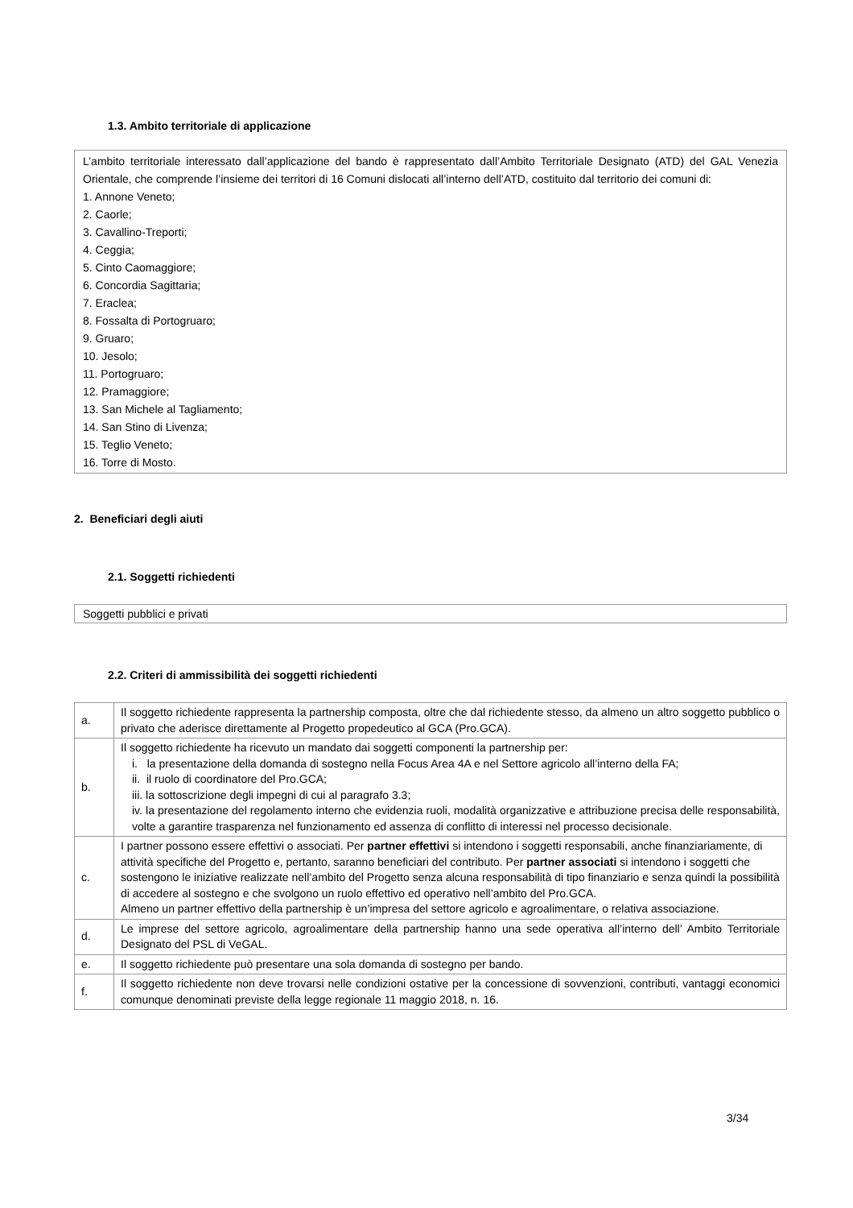1.3. Ambito territoriale di applicazione
L’ambito territoriale interessato dall’applicazione del bando è rappresentato dall’Ambito Territoriale Designato (ATD) del GAL Venezia Orientale, che comprende l’insieme dei territori di 16 Comuni dislocati all’interno dell’ATD, costituito dal territorio dei comuni di:
1. Annone Veneto;
2. Caorle;
3. Cavallino-Treporti;
4. Ceggia;
5. Cinto Caomaggiore;
6. Concordia Sagittaria;
7. Eraclea;
8. Fossalta di Portogruaro;
9. Gruaro;
10. Jesolo;
11. Portogruaro;
12. Pramaggiore;
13. San Michele al Tagliamento;
14. San Stino di Livenza;
15. Teglio Veneto;
16. Torre di Mosto.
2. Beneficiari degli aiuti
2.1. Soggetti richiedenti
Soggetti pubblici e privati
2.2. Criteri di ammissibilità dei soggetti richiedenti
| a. | Il soggetto richiedente rappresenta la partnership composta, oltre che dal richiedente stesso, da almeno un altro soggetto pubblico o privato che aderisce direttamente al Progetto propedeutico al GCA (Pro.GCA). |
| b. | Il soggetto richiedente ha ricevuto un mandato dai soggetti componenti la partnership per: i. la presentazione della domanda di sostegno nella Focus Area 4A e nel Settore agricolo all’interno della FA; ii. il ruolo di coordinatore del Pro.GCA; iii. la sottoscrizione degli impegni di cui al paragrafo 3.3; iv. la presentazione del regolamento interno che evidenzia ruoli, modalità organizzative e attribuzione precisa delle responsabilità, volte a garantire trasparenza nel funzionamento ed assenza di conflitto di interessi nel processo decisionale. |
| c. | I partner possono essere effettivi o associati. Per partner effettivi si intendono i soggetti responsabili, anche finanziariamente, di attività specifiche del Progetto e, pertanto, saranno beneficiari del contributo. Per partner associati si intendono i soggetti che sostengono le iniziative realizzate nell’ambito del Progetto senza alcuna responsabilità di tipo finanziario e senza quindi la possibilità di accedere al sostegno e che svolgono un ruolo effettivo ed operativo nell’ambito del Pro.GCA. Almeno un partner effettivo della partnership è un’impresa del settore agricolo e agroalimentare, o relativa associazione. |
| d. | Le imprese del settore agricolo, agroalimentare della partnership hanno una sede operativa all’interno dell’ Ambito Territoriale Designato del PSL di VeGAL. |
| e. | Il soggetto richiedente può presentare una sola domanda di sostegno per bando. |
| f. | Il soggetto richiedente non deve trovarsi nelle condizioni ostative per la concessione di sovvenzioni, contributi, vantaggi economici comunque denominati previste della legge regionale 11 maggio 2018, n. 16. |
3/34